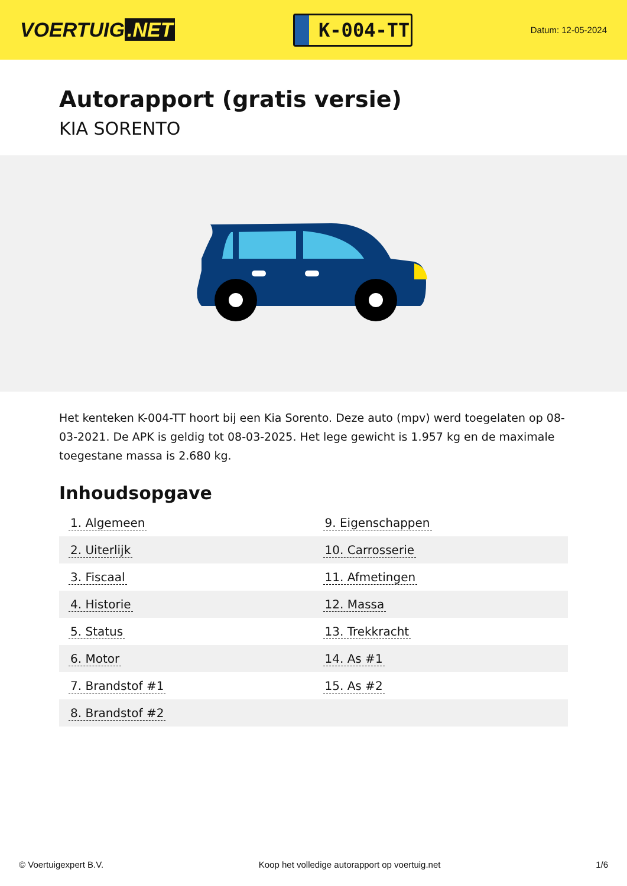VOERTUIG.NET
K-004-TT
Datum: 12-05-2024
Autorapport (gratis versie)
KIA SORENTO
Het kenteken K-004-TT hoort bij een Kia Sorento. Deze auto (mpv) werd toegelaten op 08-03-2021. De APK is geldig tot 08-03-2025. Het lege gewicht is 1.957 kg en de maximale toegestane massa is 2.680 kg.
Inhoudsopgave
| 1. Algemeen | 9. Eigenschappen |
| 2. Uiterlijk | 10. Carrosserie |
| 3. Fiscaal | 11. Afmetingen |
| 4. Historie | 12. Massa |
| 5. Status | 13. Trekkracht |
| 6. Motor | 14. As #1 |
| 7. Brandstof #1 | 15. As #2 |
| 8. Brandstof #2 | |
© Voertuigexpert B.V. Koop het volledige autorapport op voertuig.net 1/6